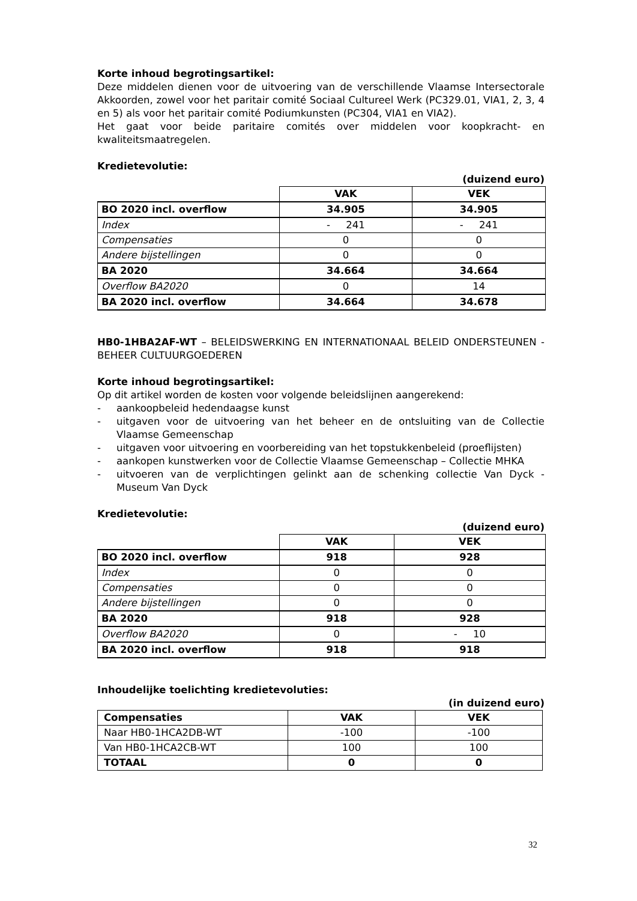Korte inhoud begrotingsartikel:
Deze middelen dienen voor de uitvoering van de verschillende Vlaamse Intersectorale Akkoorden, zowel voor het paritair comité Sociaal Cultureel Werk (PC329.01, VIA1, 2, 3, 4 en 5) als voor het paritair comité Podiumkunsten (PC304, VIA1 en VIA2).
Het gaat voor beide paritaire comités over middelen voor koopkracht- en kwaliteitsmaatregelen.
Kredietevolutie:
(duizend euro)
| | VAK | VEK |
| BO 2020 incl. overflow | 34.905 | 34.905 |
| Index | - 241 | - 241 |
| Compensaties | 0 | 0 |
| Andere bijstellingen | 0 | 0 |
| BA 2020 | 34.664 | 34.664 |
| Overflow BA2020 | 0 | 14 |
| BA 2020 incl. overflow | 34.664 | 34.678 |
HB0-1HBA2AF-WT – BELEIDSWERKING EN INTERNATIONAAL BELEID ONDERSTEUNEN - BEHEER CULTUURGOEDEREN
Korte inhoud begrotingsartikel:
Op dit artikel worden de kosten voor volgende beleidslijnen aangerekend:
- aankoopbeleid hedendaagse kunst
- uitgaven voor de uitvoering van het beheer en de ontsluiting van de Collectie Vlaamse Gemeenschap
- uitgaven voor uitvoering en voorbereiding van het topstukkenbeleid (proeflijsten)
- aankopen kunstwerken voor de Collectie Vlaamse Gemeenschap – Collectie MHKA
- uitvoeren van de verplichtingen gelinkt aan de schenking collectie Van Dyck - Museum Van Dyck
Kredietevolutie:
(duizend euro)
| | VAK | VEK |
| BO 2020 incl. overflow | 918 | 928 |
| Index | 0 | 0 |
| Compensaties | 0 | 0 |
| Andere bijstellingen | 0 | 0 |
| BA 2020 | 918 | 928 |
| Overflow BA2020 | 0 | - 10 |
| BA 2020 incl. overflow | 918 | 918 |
Inhoudelijke toelichting kredietevoluties:
(in duizend euro)
| Compensaties | VAK | VEK |
| --- | --- | --- |
| Naar HB0-1HCA2DB-WT | -100 | -100 |
| Van HB0-1HCA2CB-WT | 100 | 100 |
| TOTAAL | 0 | 0 |
32